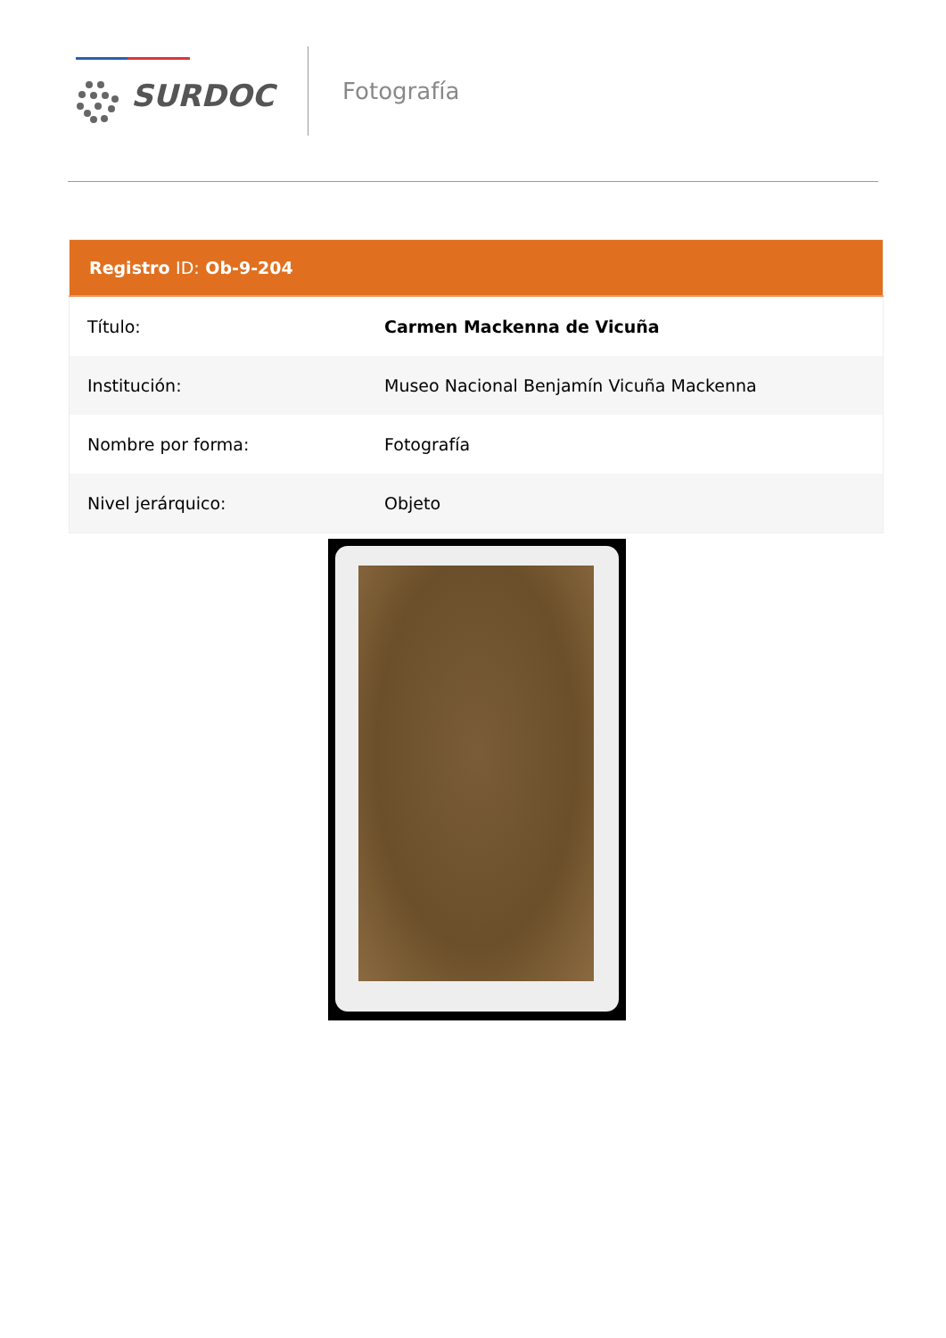SURDOC
Fotografía
| Registro ID: Ob-9-204 | |
| --- | --- |
| Título: | Carmen Mackenna de Vicuña |
| Institución: | Museo Nacional Benjamín Vicuña Mackenna |
| Nombre por forma: | Fotografía |
| Nivel jerárquico: | Objeto |